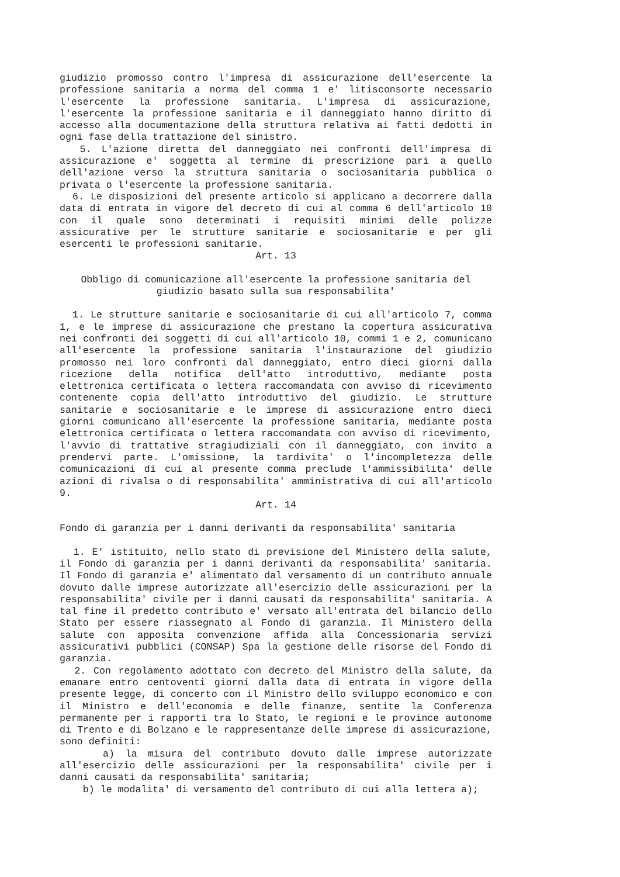giudizio promosso contro l'impresa di assicurazione dell'esercente la professione sanitaria a norma del comma 1 e' litisconsorte necessario l'esercente la professione sanitaria. L'impresa di assicurazione, l'esercente la professione sanitaria e il danneggiato hanno diritto di accesso alla documentazione della struttura relativa ai fatti dedotti in ogni fase della trattazione del sinistro.
5. L'azione diretta del danneggiato nei confronti dell'impresa di assicurazione e' soggetta al termine di prescrizione pari a quello dell'azione verso la struttura sanitaria o sociosanitaria pubblica o privata o l'esercente la professione sanitaria.
6. Le disposizioni del presente articolo si applicano a decorrere dalla data di entrata in vigore del decreto di cui al comma 6 dell'articolo 10 con il quale sono determinati i requisiti minimi delle polizze assicurative per le strutture sanitarie e sociosanitarie e per gli esercenti le professioni sanitarie.
Art. 13
Obbligo di comunicazione all'esercente la professione sanitaria del giudizio basato sulla sua responsabilita'
1. Le strutture sanitarie e sociosanitarie di cui all'articolo 7, comma 1, e le imprese di assicurazione che prestano la copertura assicurativa nei confronti dei soggetti di cui all'articolo 10, commi 1 e 2, comunicano all'esercente la professione sanitaria l'instaurazione del giudizio promosso nei loro confronti dal danneggiato, entro dieci giorni dalla ricezione della notifica dell'atto introduttivo, mediante posta elettronica certificata o lettera raccomandata con avviso di ricevimento contenente copia dell'atto introduttivo del giudizio. Le strutture sanitarie e sociosanitarie e le imprese di assicurazione entro dieci giorni comunicano all'esercente la professione sanitaria, mediante posta elettronica certificata o lettera raccomandata con avviso di ricevimento, l'avvio di trattative stragiudiziali con il danneggiato, con invito a prendervi parte. L'omissione, la tardivita' o l'incompletezza delle comunicazioni di cui al presente comma preclude l'ammissibilita' delle azioni di rivalsa o di responsabilita' amministrativa di cui all'articolo 9.
Art. 14
Fondo di garanzia per i danni derivanti da responsabilita' sanitaria
1. E' istituito, nello stato di previsione del Ministero della salute, il Fondo di garanzia per i danni derivanti da responsabilita' sanitaria. Il Fondo di garanzia e' alimentato dal versamento di un contributo annuale dovuto dalle imprese autorizzate all'esercizio delle assicurazioni per la responsabilita' civile per i danni causati da responsabilita' sanitaria. A tal fine il predetto contributo e' versato all'entrata del bilancio dello Stato per essere riassegnato al Fondo di garanzia. Il Ministero della salute con apposita convenzione affida alla Concessionaria servizi assicurativi pubblici (CONSAP) Spa la gestione delle risorse del Fondo di garanzia.
2. Con regolamento adottato con decreto del Ministro della salute, da emanare entro centoventi giorni dalla data di entrata in vigore della presente legge, di concerto con il Ministro dello sviluppo economico e con il Ministro e dell'economia e delle finanze, sentite la Conferenza permanente per i rapporti tra lo Stato, le regioni e le province autonome di Trento e di Bolzano e le rappresentanze delle imprese di assicurazione, sono definiti:
a) la misura del contributo dovuto dalle imprese autorizzate all'esercizio delle assicurazioni per la responsabilita' civile per i danni causati da responsabilita' sanitaria;
b) le modalita' di versamento del contributo di cui alla lettera a);